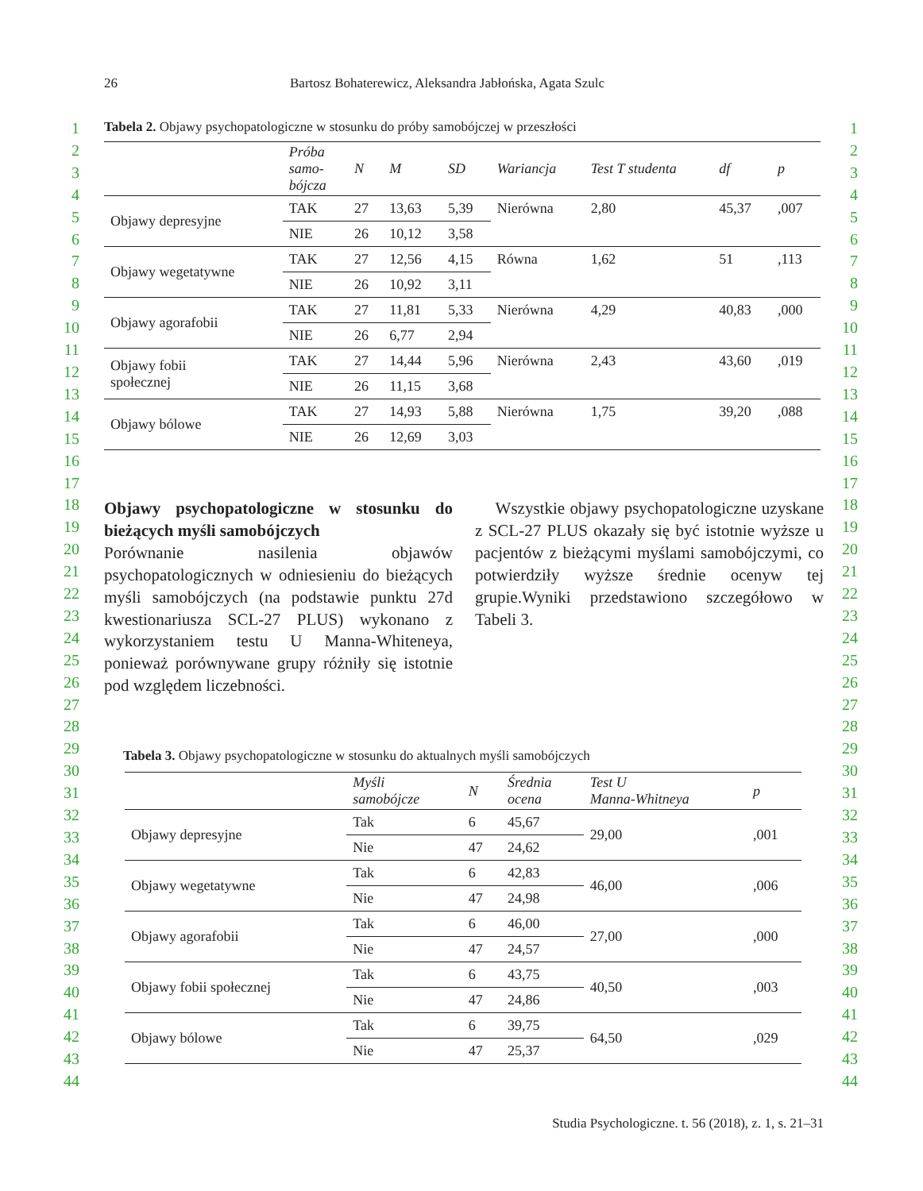26 Bartosz Bohaterewicz, Aleksandra Jabłońska, Agata Szulc
1
2
3
4
5
6
7
8
9
10
11
12
13
14
15
16
17
18
19
20
21
22
23
24
25
26
27
28
29
30
31
32
33
34
35
36
37
38
39
40
41
42
43
44
1
2
3
4
5
6
7
8
9
10
11
12
13
14
15
16
17
18
19
20
21
22
23
24
25
26
27
28
29
30
31
32
33
34
35
36
37
38
39
40
41
42
43
44
Tabela 2. Objawy psychopatologiczne w stosunku do próby samobójczej w przeszłości
| | Próba samo- bójcza | N | M | SD | Wariancja | Test T studenta | df | p |
| --- | --- | --- | --- | --- | --- | --- | --- | --- |
| Objawy depresyjne | TAK | 27 | 13,63 | 5,39 | Nierówna | 2,80 | 45,37 | ,007 |
| | NIE | 26 | 10,12 | 3,58 | | | | |
| Objawy wegetatywne | TAK | 27 | 12,56 | 4,15 | Równa | 1,62 | 51 | ,113 |
| | NIE | 26 | 10,92 | 3,11 | | | | |
| Objawy agorafobii | TAK | 27 | 11,81 | 5,33 | Nierówna | 4,29 | 40,83 | ,000 |
| | NIE | 26 | 6,77 | 2,94 | | | | |
| Objawy fobii społecznej | TAK | 27 | 14,44 | 5,96 | Nierówna | 2,43 | 43,60 | ,019 |
| | NIE | 26 | 11,15 | 3,68 | | | | |
| Objawy bólowe | TAK | 27 | 14,93 | 5,88 | Nierówna | 1,75 | 39,20 | ,088 |
| | NIE | 26 | 12,69 | 3,03 | | | | |
Objawy psychopatologiczne w stosunku do bieżących myśli samobójczych
Porównanie nasilenia objawów psychopatologicznych w odniesieniu do bieżących myśli samobójczych (na podstawie punktu 27d kwestionariusza SCL-27 PLUS) wykonano z wykorzystaniem testu U Manna-Whiteneya, ponieważ porównywane grupy różniły się istotnie pod względem liczebności.
Wszystkie objawy psychopatologiczne uzyskane z SCL-27 PLUS okazały się być istotnie wyższe u pacjentów z bieżącymi myślami samobójczymi, co potwierdziły wyższe średnie ocenyw tej grupie.Wyniki przedstawiono szczegółowo w Tabeli 3.
Tabela 3. Objawy psychopatologiczne w stosunku do aktualnych myśli samobójczych
| | Myśli samobójcze | N | Średnia ocena | Test U Manna-Whitneya | p |
| --- | --- | --- | --- | --- | --- |
| Objawy depresyjne | Tak | 6 | 45,67 | 29,00 | ,001 |
| | Nie | 47 | 24,62 | | |
| Objawy wegetatywne | Tak | 6 | 42,83 | 46,00 | ,006 |
| | Nie | 47 | 24,98 | | |
| Objawy agorafobii | Tak | 6 | 46,00 | 27,00 | ,000 |
| | Nie | 47 | 24,57 | | |
| Objawy fobii społecznej | Tak | 6 | 43,75 | 40,50 | ,003 |
| | Nie | 47 | 24,86 | | |
| Objawy bólowe | Tak | 6 | 39,75 | 64,50 | ,029 |
| | Nie | 47 | 25,37 | | |
Studia Psychologiczne. t. 56 (2018), z. 1, s. 21–31